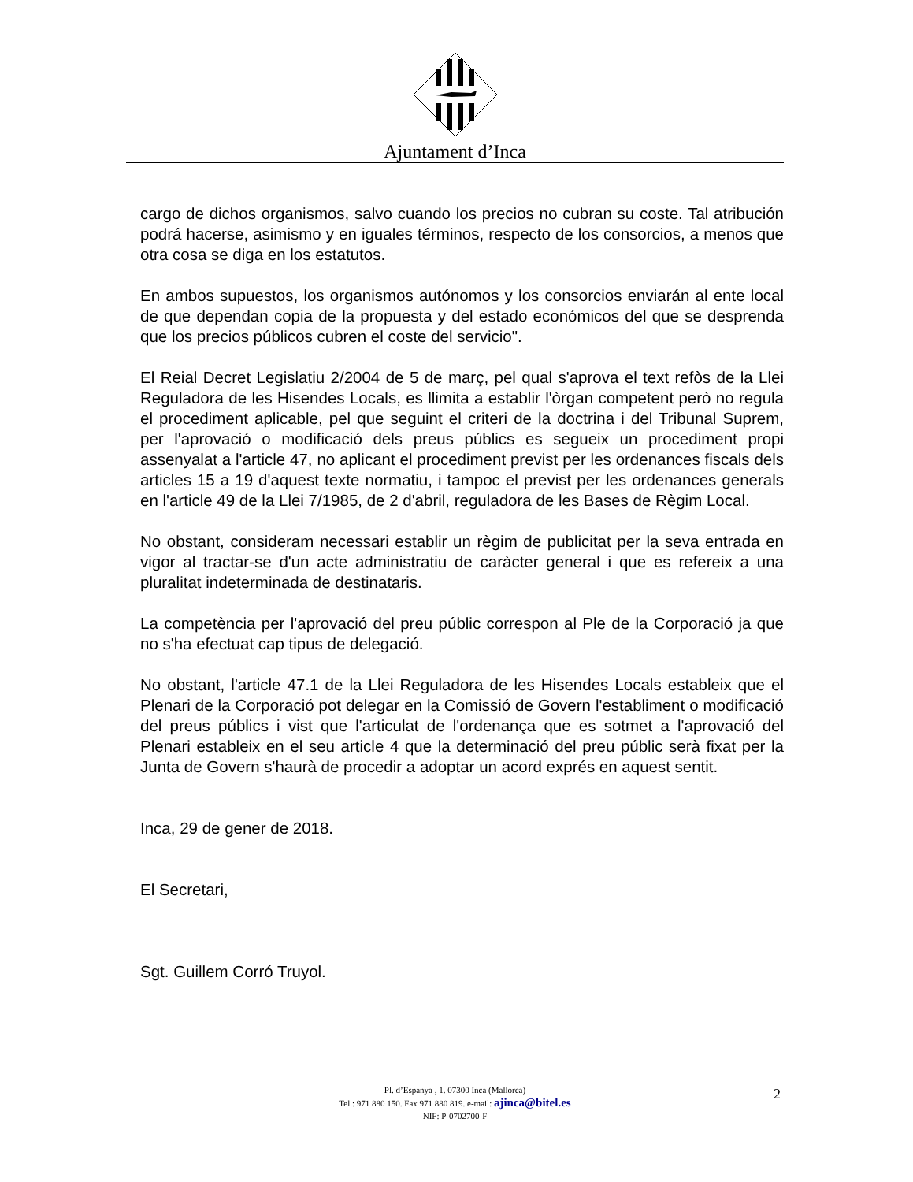Ajuntament d’Inca
cargo de dichos organismos, salvo cuando los precios no cubran su coste. Tal atribución podrá hacerse, asimismo y en iguales términos, respecto de los consorcios, a menos que otra cosa se diga en los estatutos.
En ambos supuestos, los organismos autónomos y los consorcios enviarán al ente local de que dependan copia de la propuesta y del estado económicos del que se desprenda que los precios públicos cubren el coste del servicio".
El Reial Decret Legislatiu 2/2004 de 5 de març, pel qual s'aprova el text refòs de la Llei Reguladora de les Hisendes Locals, es llimita a establir l'òrgan competent però no regula el procediment aplicable, pel que seguint el criteri de la doctrina i del Tribunal Suprem, per l'aprovació o modificació dels preus públics es segueix un procediment propi assenyalat a l'article 47, no aplicant el procediment previst per les ordenances fiscals dels articles 15 a 19 d'aquest texte normatiu, i tampoc el previst per les ordenances generals en l'article 49 de la Llei 7/1985, de 2 d'abril, reguladora de les Bases de Règim Local.
No obstant, consideram necessari establir un règim de publicitat per la seva entrada en vigor al tractar-se d'un acte administratiu de caràcter general i que es refereix a una pluralitat indeterminada de destinataris.
La competència per l'aprovació del preu públic correspon al Ple de la Corporació ja que no s'ha efectuat cap tipus de delegació.
No obstant, l'article 47.1 de la Llei Reguladora de les Hisendes Locals estableix que el Plenari de la Corporació pot delegar en la Comissió de Govern l'establiment o modificació del preus públics i vist que l'articulat de l'ordenança que es sotmet a l'aprovació del Plenari estableix en el seu article 4 que la determinació del preu públic serà fixat per la Junta de Govern s'haurà de procedir a adoptar un acord exprés en aquest sentit.
Inca, 29 de gener de 2018.
El Secretari,
Sgt. Guillem Corró Truyol.
Pl. d’Espanya , 1. 07300 Inca (Mallorca)
Tel.: 971 880 150. Fax 971 880 819. e-mail: ajinca@bitel.es
NIF: P-0702700-F
2